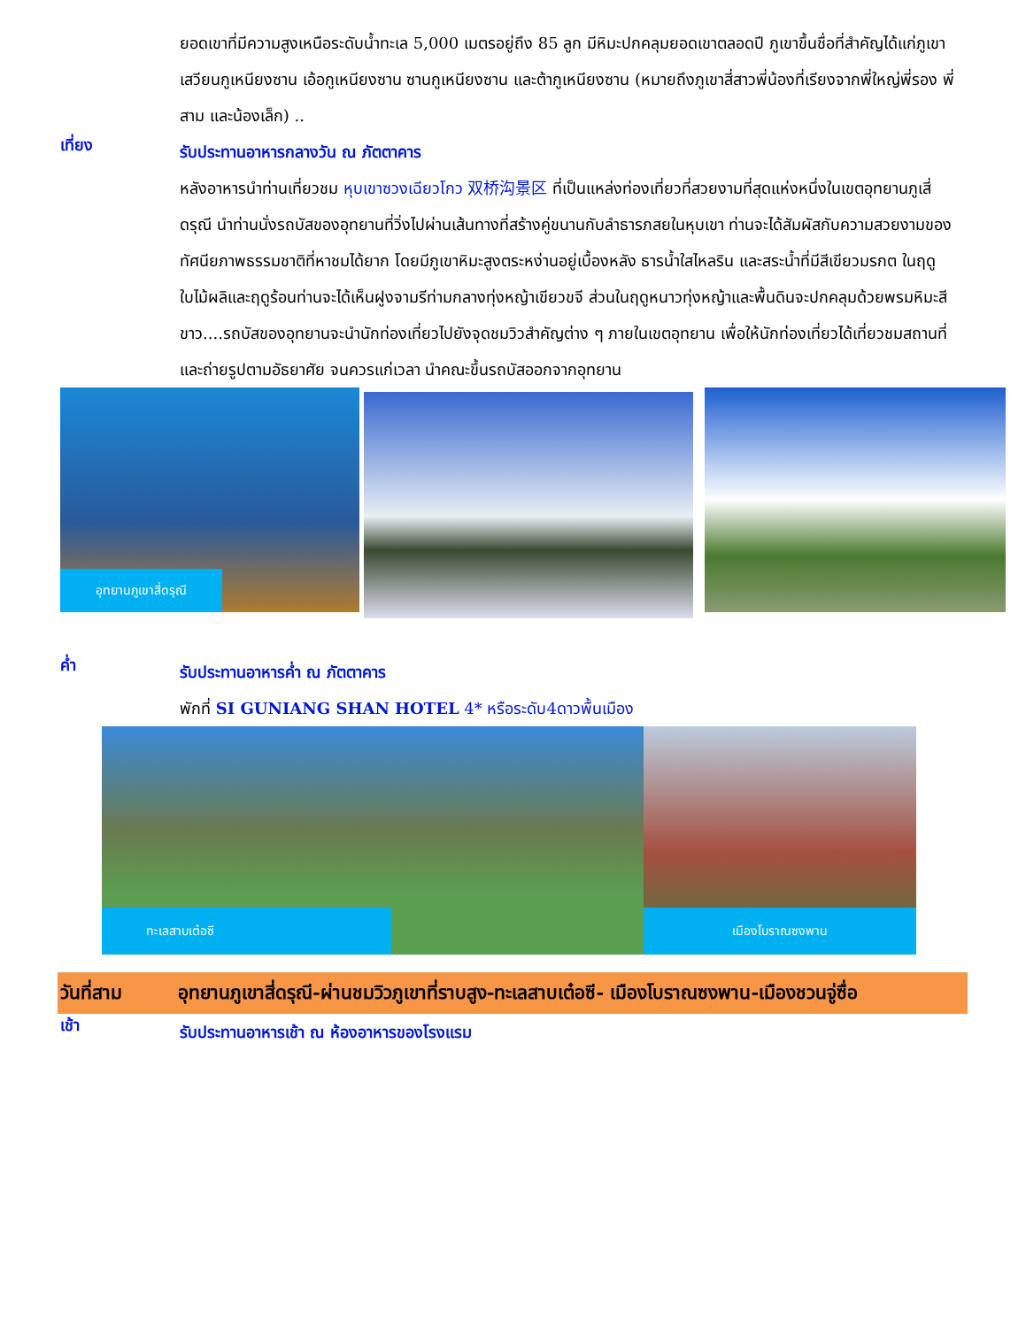ยอดเขาที่มีความสูงเหนือระดับน้ำทะเล 5,000 เมตรอยู่ถึง 85 ลูก มีหิมะปกคลุมยอดเขาตลอดปี ภูเขาขึ้นชื่อที่สำคัญได้แก่ภูเขาเสวียนกูเหนียงซาน เอ้อกูเหนียงซาน ซานกูเหนียงซาน และต้ากูเหนียงซาน (หมายถึงภูเขาสี่สาวพี่น้องที่เรียงจากพี่ใหญ่พี่รอง พี่สาม และน้องเล็ก) ..
เที่ยง
รับประทานอาหารกลางวัน ณ ภัตตาคาร
หลังอาหารนำท่านเที่ยวชม หุบเขาซวงเฉียวโกว 双桥沟景区 ที่เป็นแหล่งท่องเที่ยวที่สวยงามที่สุดแห่งหนึ่งในเขตอุทยานภูเสี่ดรุณี นำท่านนั่งรถบัสของอุทยานที่วิ่งไปผ่านเส้นทางที่สร้างคู่ขนานกับลำธารภสยในหุบเขา ท่านจะได้สัมผัสกับความสวยงามของทัศนียภาพธรรมชาติที่หาชมได้ยาก โดยมีภูเขาหิมะสูงตระหง่านอยู่เบื้องหลัง ธารน้ำใสไหลริน และสระน้ำที่มีสีเขียวมรกต ในฤดูใบไม้ผลิและฤดูร้อนท่านจะได้เห็นฝูงจามรีท่ามกลางทุ่งหญ้าเขียวขจี ส่วนในฤดูหนาวทุ่งหญ้าและพื้นดินจะปกคลุมด้วยพรมหิมะสีขาว....รถบัสของอุทยานจะนำนักท่องเที่ยวไปยังจุดชมวิวสำคัญต่าง ๆ ภายในเขตอุทยาน เพื่อให้นักท่องเที่ยวได้เที่ยวชมสถานที่และถ่ายรูปตามอัธยาศัย จนควรแก่เวลา นำคณะขึ้นรถบัสออกจากอุทยาน
อุทยานภูเขาสี่ดรุณี
ค่ำ
รับประทานอาหารค่ำ ณ ภัตตาคาร
พักที่ SI GUNIANG SHAN HOTEL 4* หรือระดับ4ดาวพื้นเมือง
ทะเลสาบเต๋อซี
เมืองโบราณซงพาน
วันที่สาม อุทยานภูเขาสี่ดรุณี-ผ่านชมวิวภูเขาที่ราบสูง-ทะเลสาบเต๋อซี- เมืองโบราณซงพาน-เมืองชวนจู่ซื่อ
เช้า
รับประทานอาหารเช้า ณ ห้องอาหารของโรงแรม